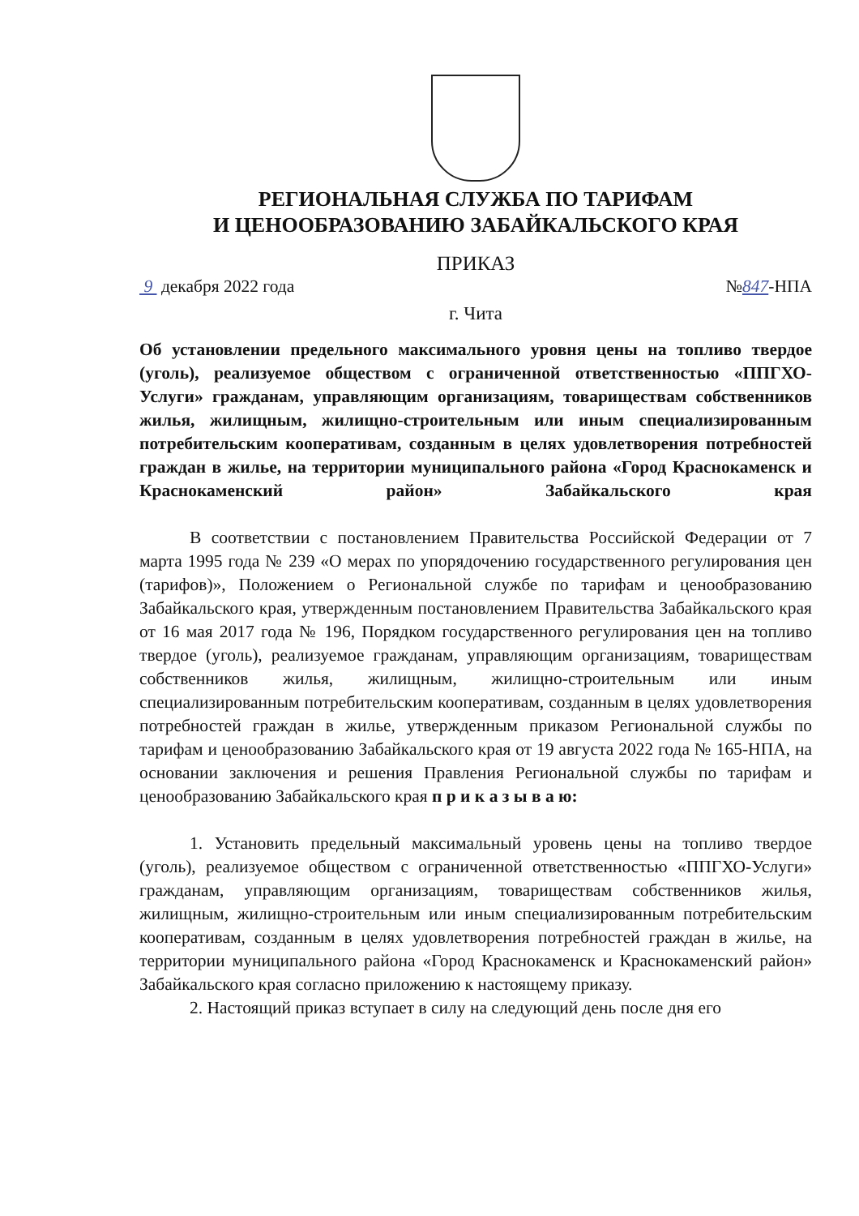РЕГИОНАЛЬНАЯ СЛУЖБА ПО ТАРИФАМ
И ЦЕНООБРАЗОВАНИЮ ЗАБАЙКАЛЬСКОГО КРАЯ
ПРИКАЗ
9 декабря 2022 года №847-НПА
г. Чита
Об установлении предельного максимального уровня цены на топливо твердое (уголь), реализуемое обществом с ограниченной ответственностью «ППГХО-Услуги» гражданам, управляющим организациям, товариществам собственников жилья, жилищным, жилищно-строительным или иным специализированным потребительским кооперативам, созданным в целях удовлетворения потребностей граждан в жилье, на территории муниципального района «Город Краснокаменск и Краснокаменский район» Забайкальского края
В соответствии с постановлением Правительства Российской Федерации от 7 марта 1995 года № 239 «О мерах по упорядочению государственного регулирования цен (тарифов)», Положением о Региональной службе по тарифам и ценообразованию Забайкальского края, утвержденным постановлением Правительства Забайкальского края от 16 мая 2017 года № 196, Порядком государственного регулирования цен на топливо твердое (уголь), реализуемое гражданам, управляющим организациям, товариществам собственников жилья, жилищным, жилищно-строительным или иным специализированным потребительским кооперативам, созданным в целях удовлетворения потребностей граждан в жилье, утвержденным приказом Региональной службы по тарифам и ценообразованию Забайкальского края от 19 августа 2022 года № 165-НПА, на основании заключения и решения Правления Региональной службы по тарифам и ценообразованию Забайкальского края п р и к а з ы в а ю:
1. Установить предельный максимальный уровень цены на топливо твердое (уголь), реализуемое обществом с ограниченной ответственностью «ППГХО-Услуги» гражданам, управляющим организациям, товариществам собственников жилья, жилищным, жилищно-строительным или иным специализированным потребительским кооперативам, созданным в целях удовлетворения потребностей граждан в жилье, на территории муниципального района «Город Краснокаменск и Краснокаменский район» Забайкальского края согласно приложению к настоящему приказу.
2. Настоящий приказ вступает в силу на следующий день после дня его